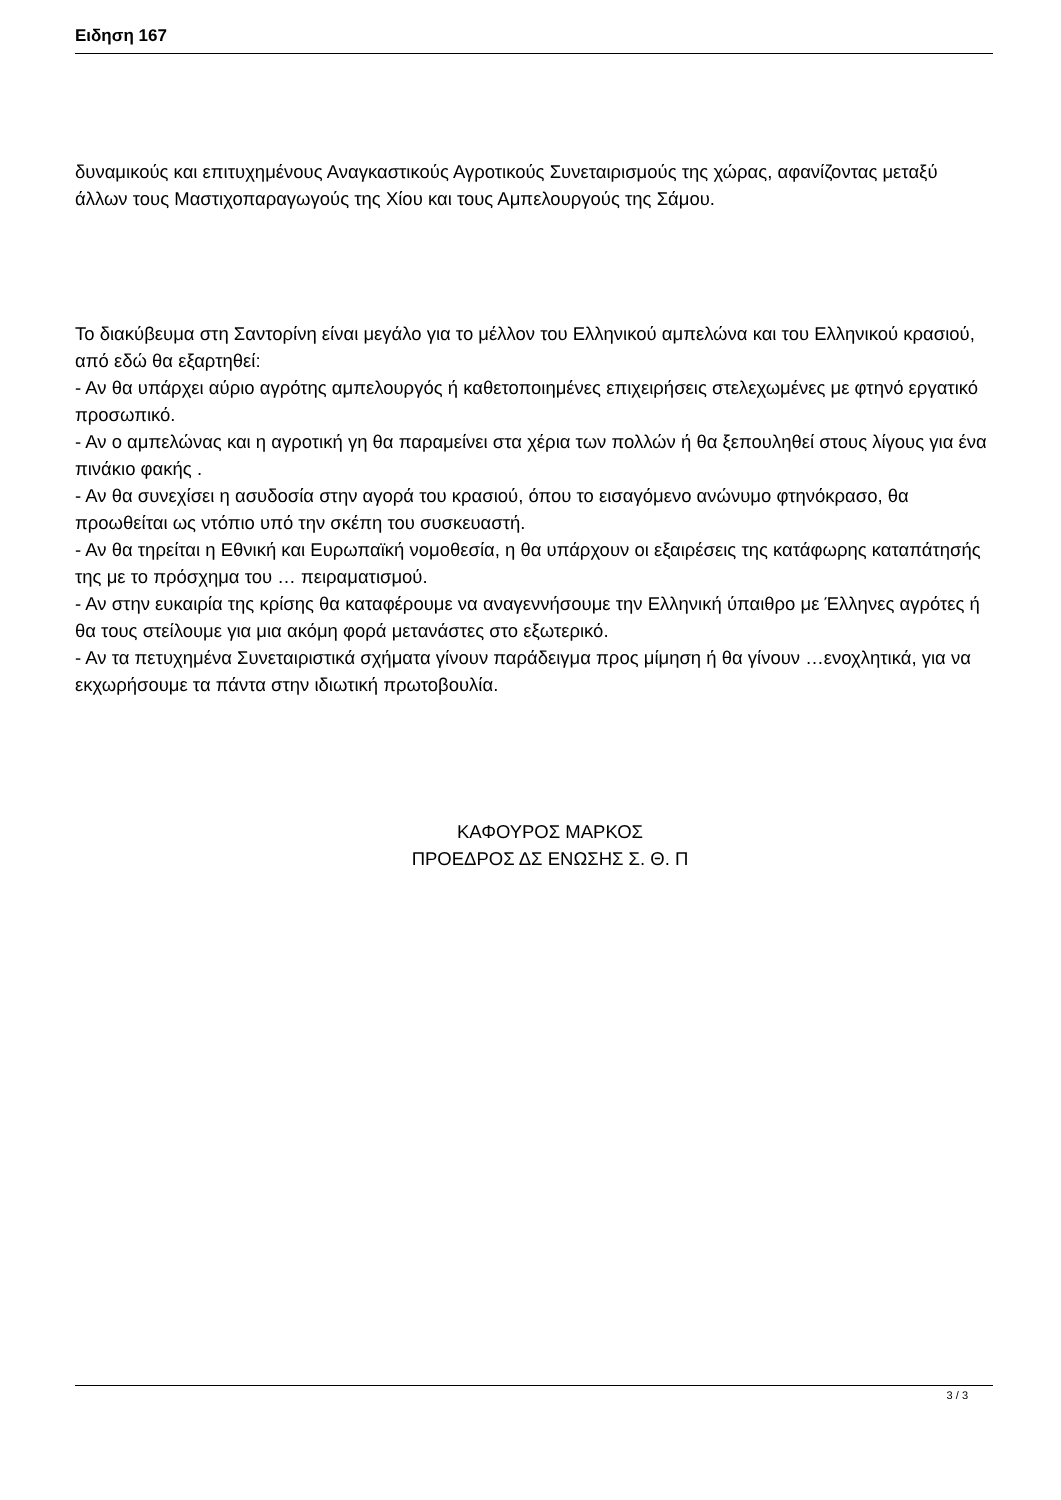Ειδηση 167
δυναμικούς και επιτυχημένους Αναγκαστικούς Αγροτικούς Συνεταιρισμούς της χώρας, αφανίζοντας μεταξύ άλλων τους Μαστιχοπαραγωγούς της Χίου και τους Αμπελουργούς της Σάμου.
Το διακύβευμα στη Σαντορίνη είναι μεγάλο για το μέλλον του Ελληνικού αμπελώνα και του Ελληνικού κρασιού, από εδώ θα εξαρτηθεί:
- Αν θα υπάρχει αύριο αγρότης αμπελουργός ή καθετοποιημένες επιχειρήσεις στελεχωμένες με φτηνό εργατικό προσωπικό.
- Αν ο αμπελώνας και η αγροτική γη θα παραμείνει στα χέρια των πολλών ή θα ξεπουληθεί στους λίγους για ένα πινάκιο φακής .
- Αν θα συνεχίσει η ασυδοσία στην αγορά του κρασιού, όπου το εισαγόμενο ανώνυμο φτηνόκρασο, θα προωθείται ως ντόπιο υπό την σκέπη του συσκευαστή.
- Αν θα τηρείται η Εθνική και Ευρωπαϊκή νομοθεσία, η θα υπάρχουν οι εξαιρέσεις της κατάφωρης καταπάτησής της με το πρόσχημα του … πειραματισμού.
- Αν στην ευκαιρία της κρίσης θα καταφέρουμε να αναγεννήσουμε την Ελληνική ύπαιθρο με Έλληνες αγρότες ή θα τους στείλουμε για μια ακόμη φορά μετανάστες στο εξωτερικό.
- Αν τα πετυχημένα Συνεταιριστικά σχήματα γίνουν παράδειγμα προς μίμηση ή θα γίνουν …ενοχλητικά, για να εκχωρήσουμε τα πάντα στην ιδιωτική πρωτοβουλία.
ΚΑΦΟΥΡΟΣ ΜΑΡΚΟΣ
ΠΡΟΕΔΡΟΣ ΔΣ ΕΝΩΣΗΣ Σ. Θ. Π
3 / 3